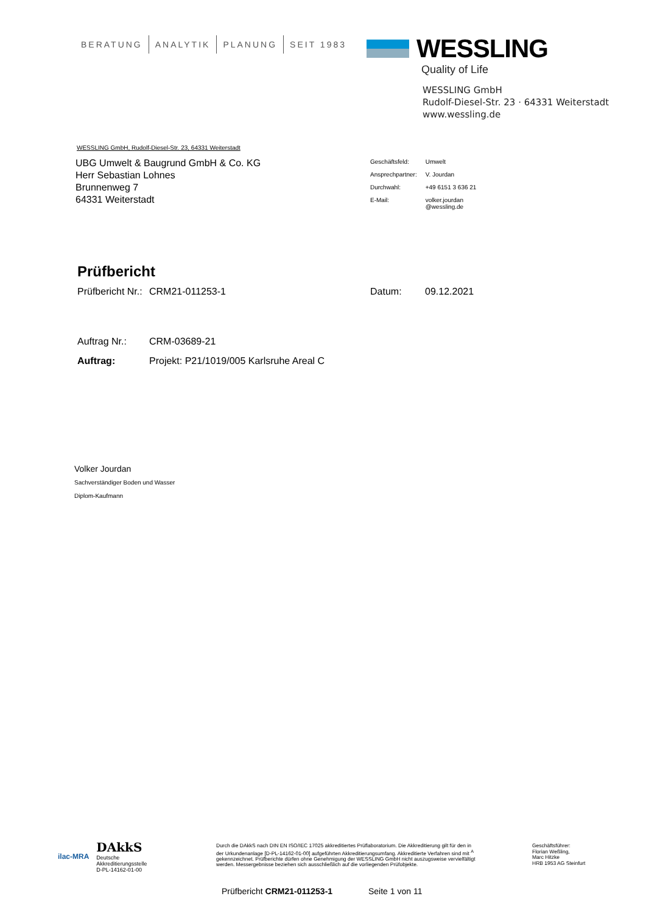BERATUNG ANALYTIK PLANUNG SEIT 1983
WESSLING
Quality of Life
WESSLING GmbH
Rudolf-Diesel-Str. 23 · 64331 Weiterstadt
www.wessling.de
WESSLING GmbH, Rudolf-Diesel-Str. 23, 64331 Weiterstadt
UBG Umwelt & Baugrund GmbH & Co. KG
Herr Sebastian Lohnes
Brunnenweg 7
64331 Weiterstadt
| Geschäftsfeld: | Umwelt |
| Ansprechpartner: | V. Jourdan |
| Durchwahl: | +49 6151 3 636 21 |
| E-Mail: | volker.jourdan @wessling.de |
Prüfbericht
Prüfbericht Nr.: CRM21-011253-1 Datum: 09.12.2021
Auftrag Nr.: CRM-03689-21
Auftrag: Projekt: P21/1019/005 Karlsruhe Areal C
Volker Jourdan
Sachverständiger Boden und Wasser
Diplom-Kaufmann
ilac-MRA DAkkS
Deutsche
Akkreditierungsstelle
D-PL-14162-01-00
Durch die DAkkS nach DIN EN ISO/IEC 17025 akkreditiertes Prüflaboratorium. Die Akkreditierung gilt für den in der Urkundenanlage [D-PL-14162-01-00] aufgeführten Akkreditierungsumfang. Akkreditierte Verfahren sind mit <sup>A</sup> gekennzeichnet. Prüfberichte dürfen ohne Genehmigung der WESSLING GmbH nicht auszugsweise vervielfältigt werden. Messergebnisse beziehen sich ausschließlich auf die vorliegenden Prüfobjekte.
Geschäftsführer:
Florian Weßling,
Marc Hitzke
HRB 1953 AG Steinfurt
Prüfbericht CRM21-011253-1 Seite 1 von 11